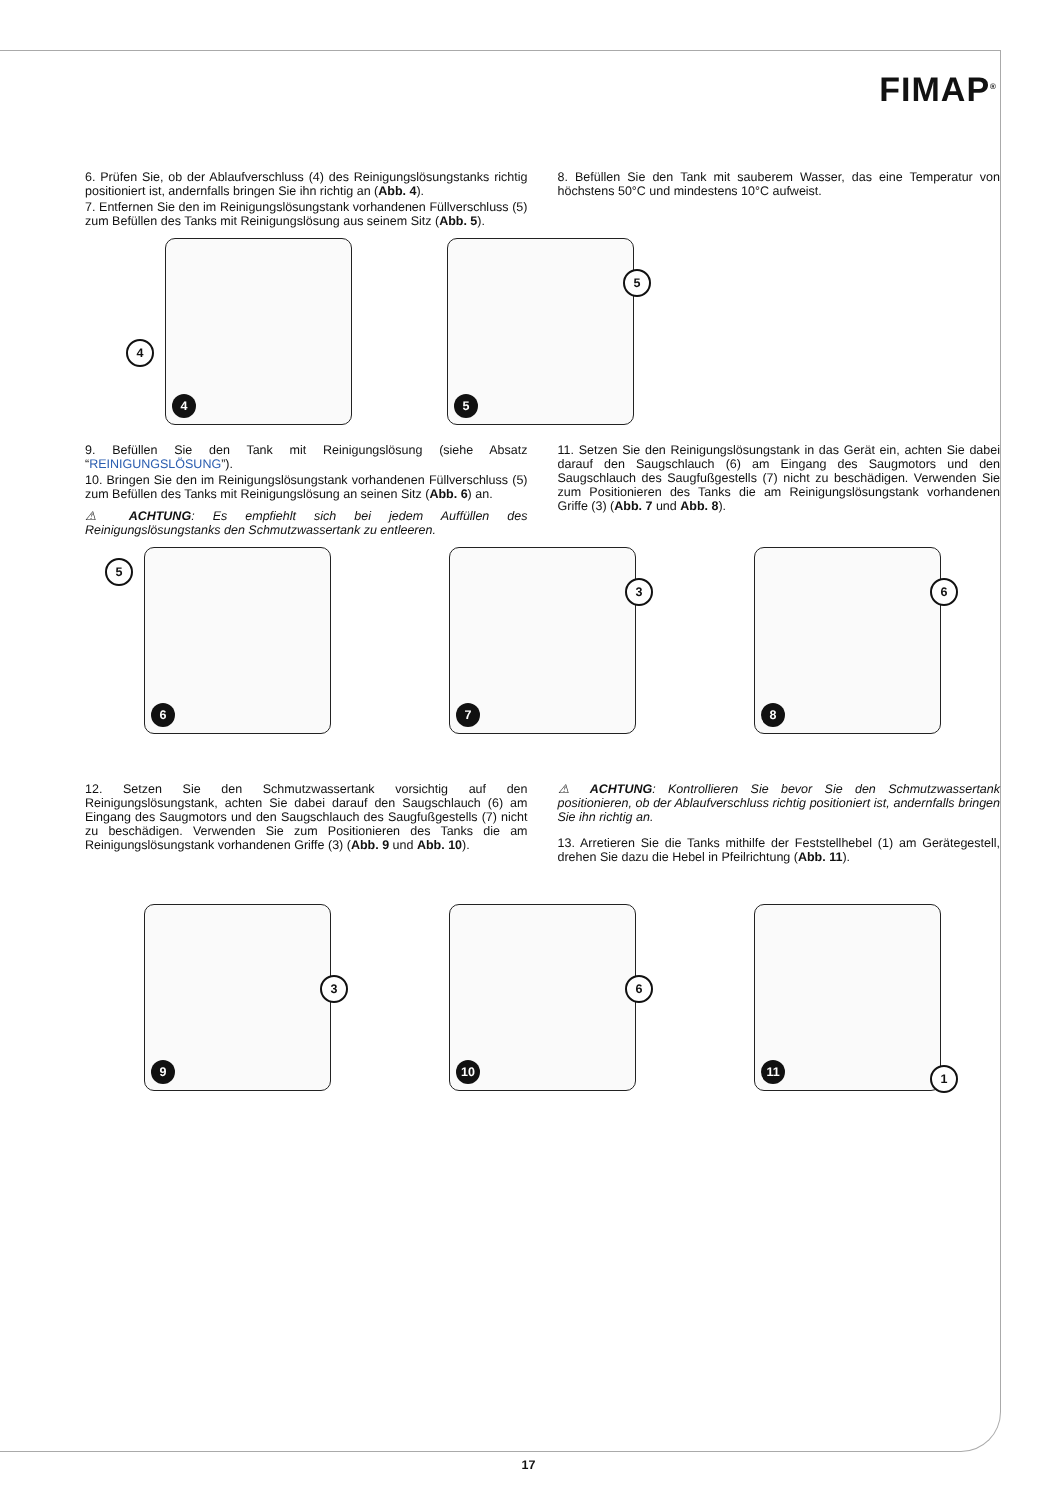FIMAP<sup>®</sup>
6. Prüfen Sie, ob der Ablaufverschluss (4) des Reinigungslösungstanks richtig positioniert ist, andernfalls bringen Sie ihn richtig an (Abb. 4).
7. Entfernen Sie den im Reinigungslösungstank vorhandenen Füllverschluss (5) zum Befüllen des Tanks mit Reinigungslösung aus seinem Sitz (Abb. 5).
8. Befüllen Sie den Tank mit sauberem Wasser, das eine Temperatur von höchstens 50°C und mindestens 10°C aufweist.
4
4
5
5
9. Befüllen Sie den Tank mit Reinigungslösung (siehe Absatz “REINIGUNGSLÖSUNG”).
10. Bringen Sie den im Reinigungslösungstank vorhandenen Füllverschluss (5) zum Befüllen des Tanks mit Reinigungslösung an seinen Sitz (Abb. 6) an.
⚠ ACHTUNG: Es empfiehlt sich bei jedem Auffüllen des Reinigungslösungstanks den Schmutzwassertank zu entleeren.
11. Setzen Sie den Reinigungslösungstank in das Gerät ein, achten Sie dabei darauf den Saugschlauch (6) am Eingang des Saugmotors und den Saugschlauch des Saugfußgestells (7) nicht zu beschädigen. Verwenden Sie zum Positionieren des Tanks die am Reinigungslösungstank vorhandenen Griffe (3) (Abb. 7 und Abb. 8).
5
6
3
7
6
8
12. Setzen Sie den Schmutzwassertank vorsichtig auf den Reinigungslösungstank, achten Sie dabei darauf den Saugschlauch (6) am Eingang des Saugmotors und den Saugschlauch des Saugfußgestells (7) nicht zu beschädigen. Verwenden Sie zum Positionieren des Tanks die am Reinigungslösungstank vorhandenen Griffe (3) (Abb. 9 und Abb. 10).
⚠ ACHTUNG: Kontrollieren Sie bevor Sie den Schmutzwassertank positionieren, ob der Ablaufverschluss richtig positioniert ist, andernfalls bringen Sie ihn richtig an.
13. Arretieren Sie die Tanks mithilfe der Feststellhebel (1) am Gerätegestell, drehen Sie dazu die Hebel in Pfeilrichtung (Abb. 11).
3
9
6
10
1 11
17